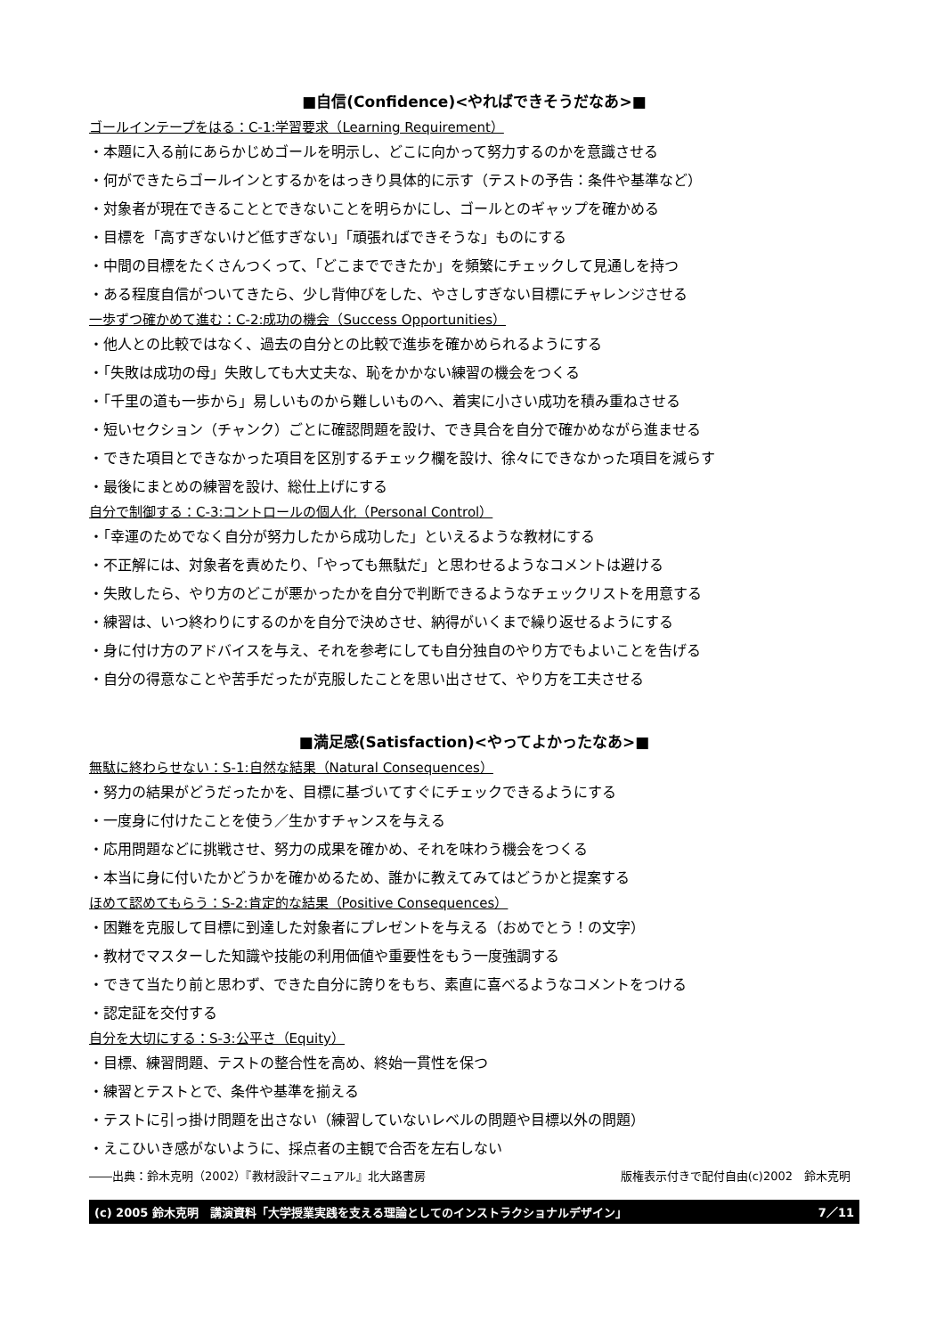■自信(Confidence)<やればできそうだなあ>■
ゴールインテープをはる：C-1:学習要求（Learning Requirement）
・本題に入る前にあらかじめゴールを明示し、どこに向かって努力するのかを意識させる
・何ができたらゴールインとするかをはっきり具体的に示す（テストの予告：条件や基準など）
・対象者が現在できることとできないことを明らかにし、ゴールとのギャップを確かめる
・目標を「高すぎないけど低すぎない」「頑張ればできそうな」ものにする
・中間の目標をたくさんつくって、「どこまでできたか」を頻繁にチェックして見通しを持つ
・ある程度自信がついてきたら、少し背伸びをした、やさしすぎない目標にチャレンジさせる
一歩ずつ確かめて進む：C-2:成功の機会（Success Opportunities）
・他人との比較ではなく、過去の自分との比較で進歩を確かめられるようにする
・「失敗は成功の母」失敗しても大丈夫な、恥をかかない練習の機会をつくる
・「千里の道も一歩から」易しいものから難しいものへ、着実に小さい成功を積み重ねさせる
・短いセクション（チャンク）ごとに確認問題を設け、でき具合を自分で確かめながら進ませる
・できた項目とできなかった項目を区別するチェック欄を設け、徐々にできなかった項目を減らす
・最後にまとめの練習を設け、総仕上げにする
自分で制御する：C-3:コントロールの個人化（Personal Control）
・「幸運のためでなく自分が努力したから成功した」といえるような教材にする
・不正解には、対象者を責めたり、「やっても無駄だ」と思わせるようなコメントは避ける
・失敗したら、やり方のどこが悪かったかを自分で判断できるようなチェックリストを用意する
・練習は、いつ終わりにするのかを自分で決めさせ、納得がいくまで繰り返せるようにする
・身に付け方のアドバイスを与え、それを参考にしても自分独自のやり方でもよいことを告げる
・自分の得意なことや苦手だったが克服したことを思い出させて、やり方を工夫させる
■満足感(Satisfaction)<やってよかったなあ>■
無駄に終わらせない：S-1:自然な結果（Natural Consequences）
・努力の結果がどうだったかを、目標に基づいてすぐにチェックできるようにする
・一度身に付けたことを使う／生かすチャンスを与える
・応用問題などに挑戦させ、努力の成果を確かめ、それを味わう機会をつくる
・本当に身に付いたかどうかを確かめるため、誰かに教えてみてはどうかと提案する
ほめて認めてもらう：S-2:肯定的な結果（Positive Consequences）
・困難を克服して目標に到達した対象者にプレゼントを与える（おめでとう！の文字）
・教材でマスターした知識や技能の利用価値や重要性をもう一度強調する
・できて当たり前と思わず、できた自分に誇りをもち、素直に喜べるようなコメントをつける
・認定証を交付する
自分を大切にする：S-3:公平さ（Equity）
・目標、練習問題、テストの整合性を高め、終始一貫性を保つ
・練習とテストとで、条件や基準を揃える
・テストに引っ掛け問題を出さない（練習していないレベルの問題や目標以外の問題）
・えこひいき感がないように、採点者の主観で合否を左右しない
――出典：鈴木克明（2002）『教材設計マニュアル』北大路書房 版権表示付きで配付自由(c)2002　鈴木克明
(c) 2005 鈴木克明　講演資料「大学授業実践を支える理論としてのインストラクショナルデザイン」 7／11